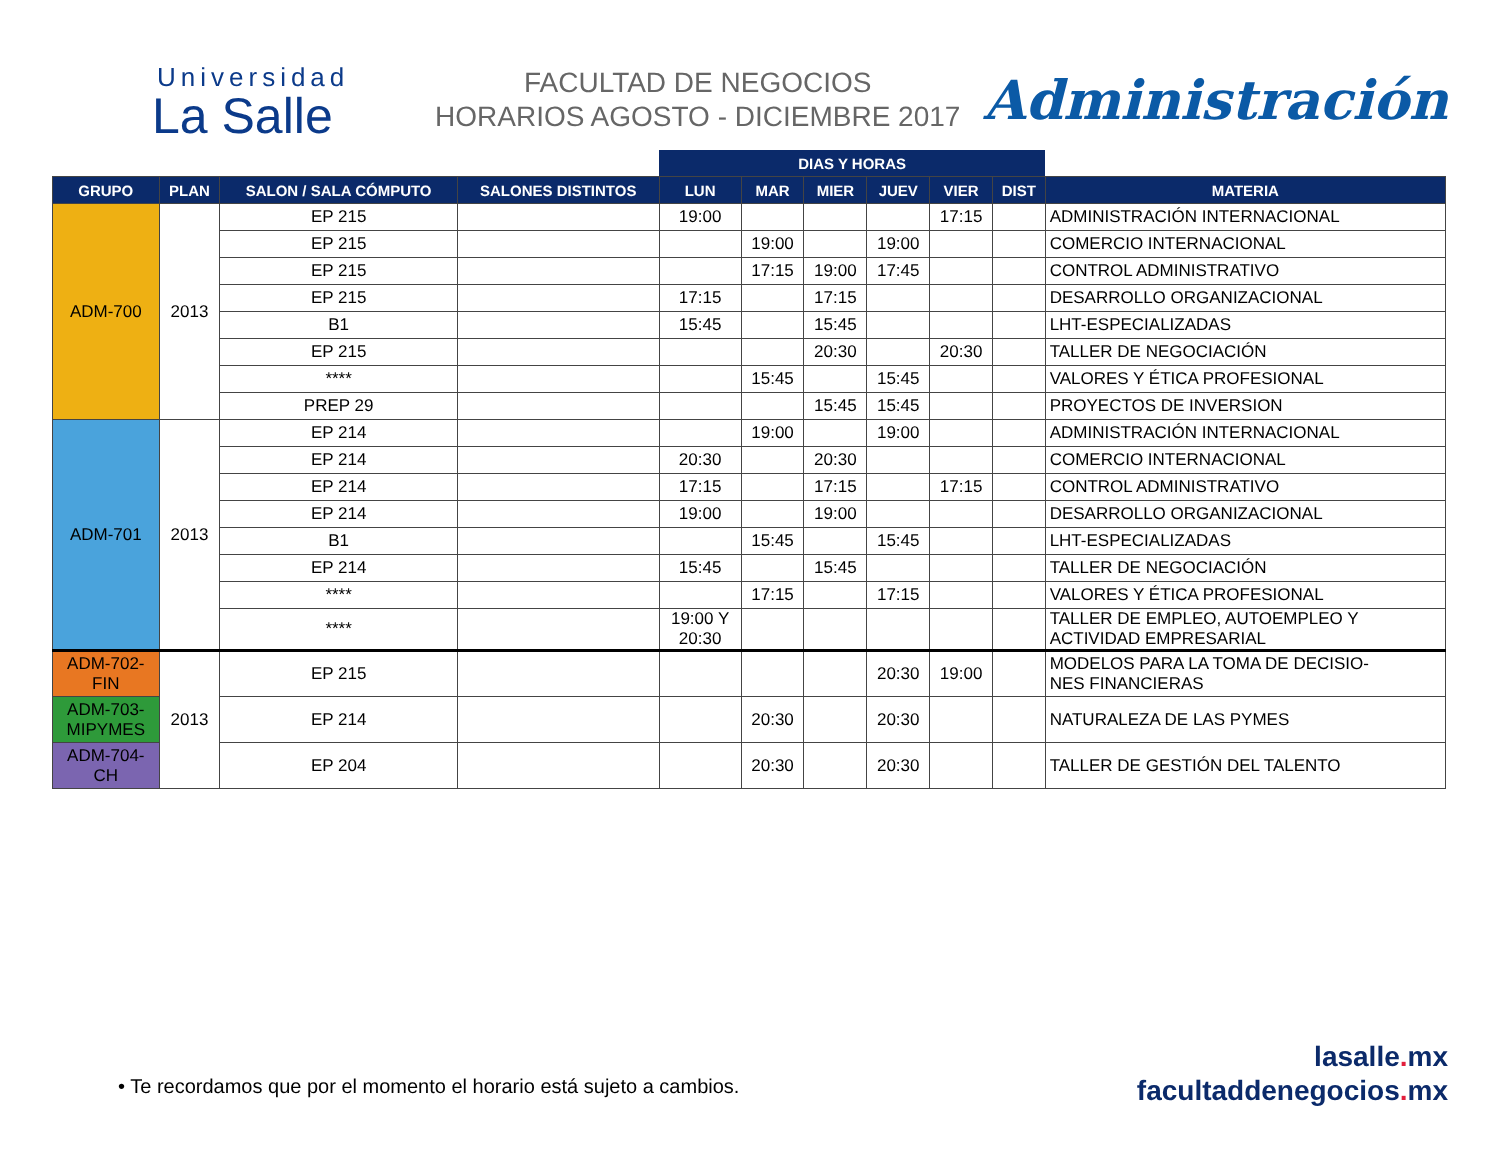Universidad
La Salle
FACULTAD DE NEGOCIOS
HORARIOS AGOSTO - DICIEMBRE 2017
Administración
| | | | | DIAS Y HORAS | | | | | | |
| --- | --- | --- | --- | --- | --- | --- | --- | --- | --- | --- |
| GRUPO | PLAN | SALON / SALA CÓMPUTO | SALONES DISTINTOS | LUN | MAR | MIER | JUEV | VIER | DIST | MATERIA |
| ADM-700 | 2013 | EP 215 | | 19:00 | | | | 17:15 | | ADMINISTRACIÓN INTERNACIONAL |
| | | EP 215 | | | 19:00 | | 19:00 | | | COMERCIO INTERNACIONAL |
| | | EP 215 | | | 17:15 | 19:00 | 17:45 | | | CONTROL ADMINISTRATIVO |
| | | EP 215 | | 17:15 | | 17:15 | | | | DESARROLLO ORGANIZACIONAL |
| | | B1 | | 15:45 | | 15:45 | | | | LHT-ESPECIALIZADAS |
| | | EP 215 | | | | 20:30 | | 20:30 | | TALLER DE NEGOCIACIÓN |
| | | **** | | | 15:45 | | 15:45 | | | VALORES Y ÉTICA PROFESIONAL |
| | | PREP 29 | | | | 15:45 | 15:45 | | | PROYECTOS DE INVERSION |
| ADM-701 | 2013 | EP 214 | | | 19:00 | | 19:00 | | | ADMINISTRACIÓN INTERNACIONAL |
| | | EP 214 | | 20:30 | | 20:30 | | | | COMERCIO INTERNACIONAL |
| | | EP 214 | | 17:15 | | 17:15 | | 17:15 | | CONTROL ADMINISTRATIVO |
| | | EP 214 | | 19:00 | | 19:00 | | | | DESARROLLO ORGANIZACIONAL |
| | | B1 | | | 15:45 | | 15:45 | | | LHT-ESPECIALIZADAS |
| | | EP 214 | | 15:45 | | 15:45 | | | | TALLER DE NEGOCIACIÓN |
| | | **** | | | 17:15 | | 17:15 | | | VALORES Y ÉTICA PROFESIONAL |
| | | **** | | 19:00 Y 20:30 | | | | | | TALLER DE EMPLEO, AUTOEMPLEO Y ACTIVIDAD EMPRESARIAL |
| ADM-702- FIN | 2013 | EP 215 | | | | | 20:30 | 19:00 | | MODELOS PARA LA TOMA DE DECISIO- NES FINANCIERAS |
| ADM-703- MIPYMES | | EP 214 | | | 20:30 | | 20:30 | | | NATURALEZA DE LAS PYMES |
| ADM-704- CH | | EP 204 | | | 20:30 | | 20:30 | | | TALLER DE GESTIÓN DEL TALENTO |
• Te recordamos que por el momento el horario está sujeto a cambios.
lasalle. mx
facultaddenegocios. mx